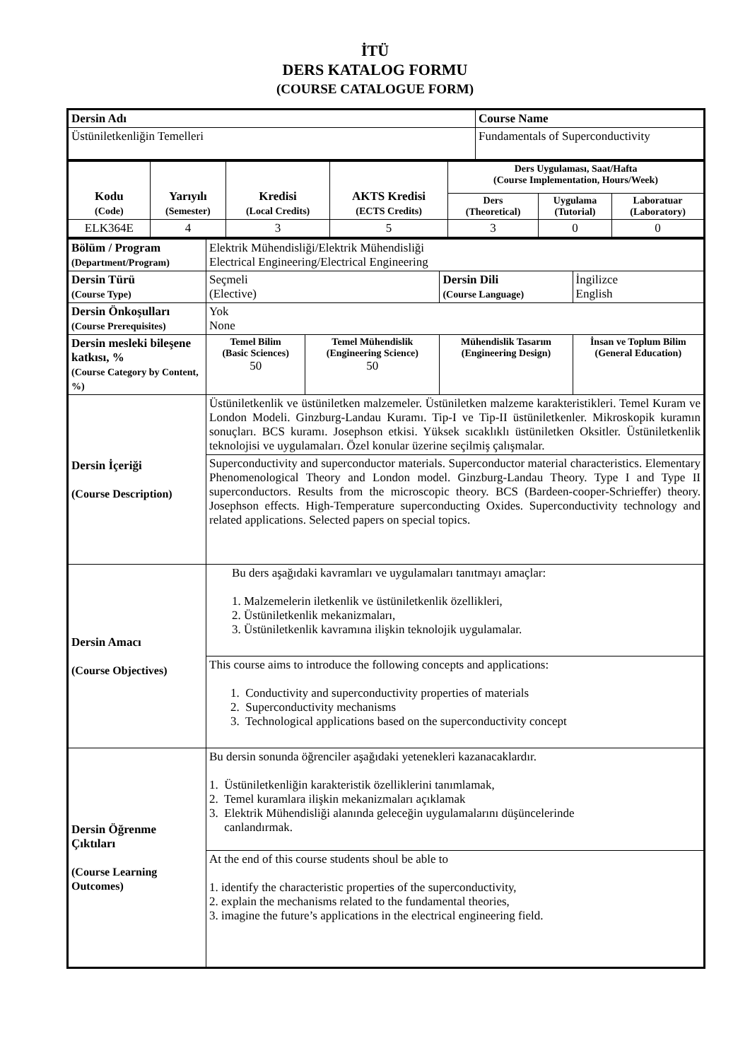İTÜ
DERS KATALOG FORMU
(COURSE CATALOGUE FORM)
| Dersin Adı | Course Name |
| Üstüniletkenliğin Temelleri | Fundamentals of Superconductivity |
| Kodu (Code) | Yarıyılı (Semester) | Kredisi (Local Credits) | AKTS Kredisi (ECTS Credits) | Ders Uygulaması, Saat/Hafta (Course Implementation, Hours/Week) | | |
| | | | | Ders (Theoretical) | Uygulama (Tutorial) | Laboratuar (Laboratory) |
| ELK364E | 4 | 3 | 5 | 3 | 0 | 0 |
| Bölüm / Program (Department/Program) | Elektrik Mühendisliği/Elektrik Mühendisliği Electrical Engineering/Electrical Engineering | | | |
| Dersin Türü (Course Type) | Seçmeli (Elective) | | Dersin Dili (Course Language) | İngilizce English |
| Dersin Önkoşulları (Course Prerequisites) | Yok None | | | |
| Dersin mesleki bileşene katkısı, % (Course Category by Content, %) | Temel Bilim (Basic Sciences) 50 | Temel Mühendislik (Engineering Science) 50 | Mühendislik Tasarım (Engineering Design) | İnsan ve Toplum Bilim (General Education) |
| Dersin İçeriği (Course Description) | Üstüniletkenlik ve üstüniletken malzemeler. Üstüniletken malzeme karakteristikleri. Temel Kuram ve London Modeli. Ginzburg-Landau Kuramı. Tip-I ve Tip-II üstüniletkenler. Mikroskopik kuramın sonuçları. BCS kuramı. Josephson etkisi. Yüksek sıcaklıklı üstüniletken Oksitler. Üstüniletkenlik teknolojisi ve uygulamaları. Özel konular üzerine seçilmiş çalışmalar. | | | |
| | Superconductivity and superconductor materials. Superconductor material characteristics. Elementary Phenomenological Theory and London model. Ginzburg-Landau Theory. Type I and Type II superconductors. Results from the microscopic theory. BCS (Bardeen-cooper-Schrieffer) theory. Josephson effects. High-Temperature superconducting Oxides. Superconductivity technology and related applications. Selected papers on special topics. | | | |
| Dersin Amacı (Course Objectives) | Bu ders aşağıdaki kavramları ve uygulamaları tanıtmayı amaçlar: 1. Malzemelerin iletkenlik ve üstüniletkenlik özellikleri, 2. Üstüniletkenlik mekanizmaları, 3. Üstüniletkenlik kavramına ilişkin teknolojik uygulamalar. | | | |
| | This course aims to introduce the following concepts and applications: 1. Conductivity and superconductivity properties of materials 2. Superconductivity mechanisms 3. Technological applications based on the superconductivity concept | | | |
| Dersin Öğrenme Çıktıları (Course Learning Outcomes) | Bu dersin sonunda öğrenciler aşağıdaki yetenekleri kazanacaklardır. 1. Üstüniletkenliğin karakteristik özelliklerini tanımlamak, 2. Temel kuramlara ilişkin mekanizmaları açıklamak 3. Elektrik Mühendisliği alanında geleceğin uygulamalarını düşüncelerinde canlandırmak. | | | |
| | At the end of this course students shoul be able to 1. identify the characteristic properties of the superconductivity, 2. explain the mechanisms related to the fundamental theories, 3. imagine the future’s applications in the electrical engineering field. | | | |